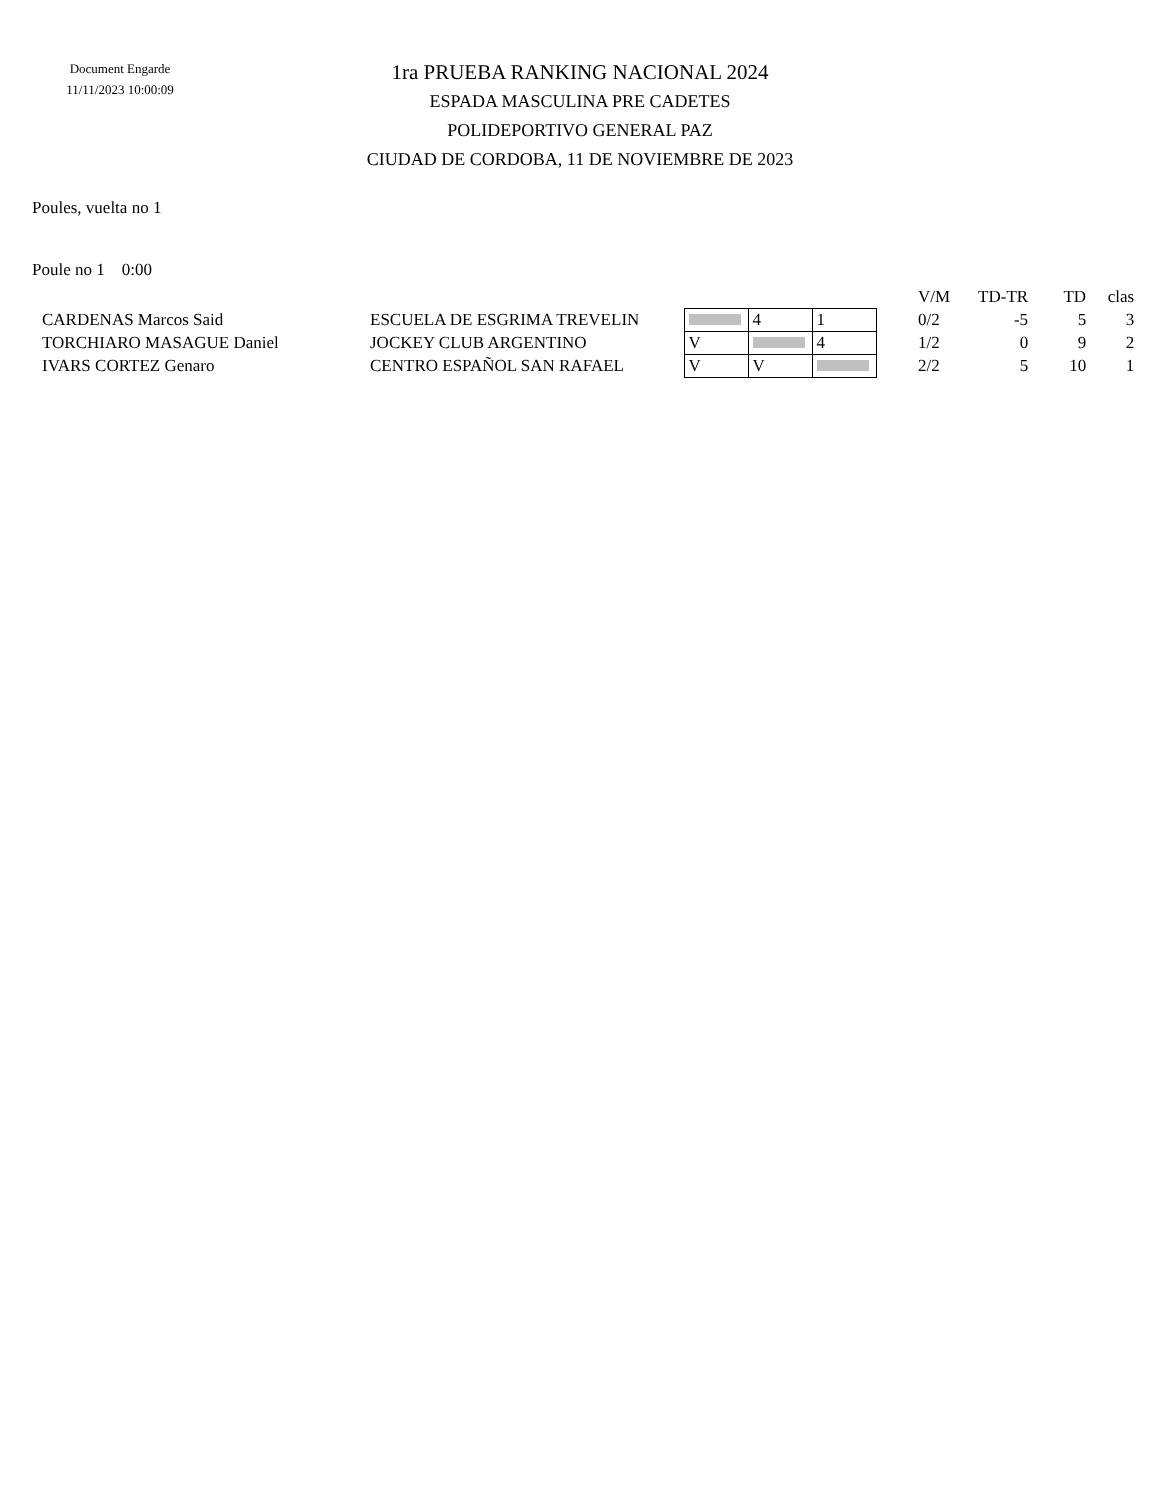Document Engarde
11/11/2023 10:00:09
1ra PRUEBA RANKING NACIONAL 2024
ESPADA MASCULINA PRE CADETES
POLIDEPORTIVO GENERAL PAZ
CIUDAD DE CORDOBA, 11 DE NOVIEMBRE DE 2023
Poules, vuelta no 1
Poule no 1 0:00
| | | | | | | V/M | TD-TR | TD | clas |
| --- | --- | --- | --- | --- | --- | --- | --- | --- | --- |
| CARDENAS Marcos Said | ESCUELA DE ESGRIMA TREVELIN | | 4 | 1 | | 0/2 | -5 | 5 | 3 |
| TORCHIARO MASAGUE Daniel | JOCKEY CLUB ARGENTINO | V | | 4 | | 1/2 | 0 | 9 | 2 |
| IVARS CORTEZ Genaro | CENTRO ESPAÑOL SAN RAFAEL | V | V | | | 2/2 | 5 | 10 | 1 |